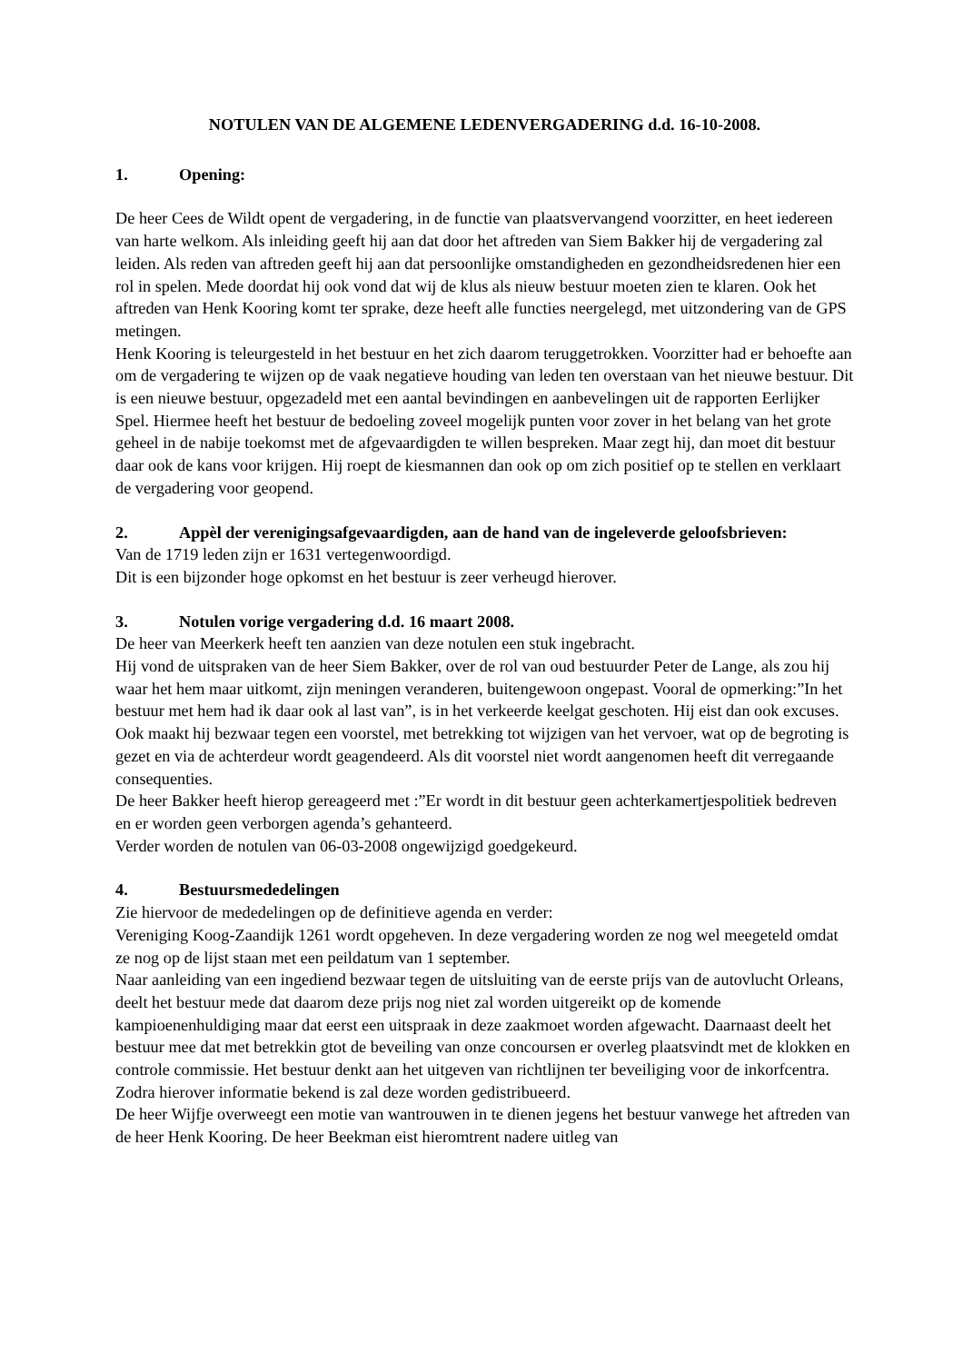NOTULEN VAN DE ALGEMENE LEDENVERGADERING d.d. 16-10-2008.
1. Opening:
De heer Cees de Wildt opent de vergadering, in de functie van plaatsvervangend voorzitter, en heet iedereen van harte welkom. Als inleiding geeft hij aan dat door het aftreden van Siem Bakker hij de vergadering zal leiden. Als reden van aftreden geeft hij aan dat persoonlijke omstandigheden en gezondheidsredenen hier een rol in spelen. Mede doordat hij ook vond dat wij de klus als nieuw bestuur moeten zien te klaren. Ook het aftreden van Henk Kooring komt ter sprake, deze heeft alle functies neergelegd, met uitzondering van de GPS metingen.
Henk Kooring is teleurgesteld in het bestuur en het zich daarom teruggetrokken. Voorzitter had er behoefte aan om de vergadering te wijzen op de vaak negatieve houding van leden ten overstaan van het nieuwe bestuur. Dit is een nieuwe bestuur, opgezadeld met een aantal bevindingen en aanbevelingen uit de rapporten Eerlijker Spel. Hiermee heeft het bestuur de bedoeling zoveel mogelijk punten voor zover in het belang van het grote geheel in de nabije toekomst met de afgevaardigden te willen bespreken. Maar zegt hij, dan moet dit bestuur daar ook de kans voor krijgen. Hij roept de kiesmannen dan ook op om zich positief op te stellen en verklaart de vergadering voor geopend.
2. Appèl der verenigingsafgevaardigden, aan de hand van de ingeleverde geloofsbrieven:
Van de 1719 leden zijn er 1631 vertegenwoordigd.
Dit is een bijzonder hoge opkomst en het bestuur is zeer verheugd hierover.
3. Notulen vorige vergadering d.d. 16 maart 2008.
De heer van Meerkerk heeft ten aanzien van deze notulen een stuk ingebracht.
Hij vond de uitspraken van de heer Siem Bakker, over de rol van oud bestuurder Peter de Lange, als zou hij waar het hem maar uitkomt, zijn meningen veranderen, buitengewoon ongepast. Vooral de opmerking:”In het bestuur met hem had ik daar ook al last van”, is in het verkeerde keelgat geschoten. Hij eist dan ook excuses.
Ook maakt hij bezwaar tegen een voorstel, met betrekking tot wijzigen van het vervoer, wat op de begroting is gezet en via de achterdeur wordt geagendeerd. Als dit voorstel niet wordt aangenomen heeft dit verregaande consequenties.
De heer Bakker heeft hierop gereageerd met :”Er wordt in dit bestuur geen achterkamertjespolitiek bedreven en er worden geen verborgen agenda’s gehanteerd.
Verder worden de notulen van 06-03-2008 ongewijzigd goedgekeurd.
4. Bestuursmededelingen
Zie hiervoor de mededelingen op de definitieve agenda en verder:
Vereniging Koog-Zaandijk 1261 wordt opgeheven. In deze vergadering worden ze nog wel meegeteld omdat ze nog op de lijst staan met een peildatum van 1 september.
Naar aanleiding van een ingediend bezwaar tegen de uitsluiting van de eerste prijs van de autovlucht Orleans, deelt het bestuur mede dat daarom deze prijs nog niet zal worden uitgereikt op de komende kampioenenhuldiging maar dat eerst een uitspraak in deze zaakmoet worden afgewacht. Daarnaast deelt het bestuur mee dat met betrekkin gtot de beveiling van onze concoursen er overleg plaatsvindt met de klokken en controle commissie. Het bestuur denkt aan het uitgeven van richtlijnen ter beveiliging voor de inkorfcentra. Zodra hierover informatie bekend is zal deze worden gedistribueerd.
De heer Wijfje overweegt een motie van wantrouwen in te dienen jegens het bestuur vanwege het aftreden van de heer Henk Kooring. De heer Beekman eist hieromtrent nadere uitleg van